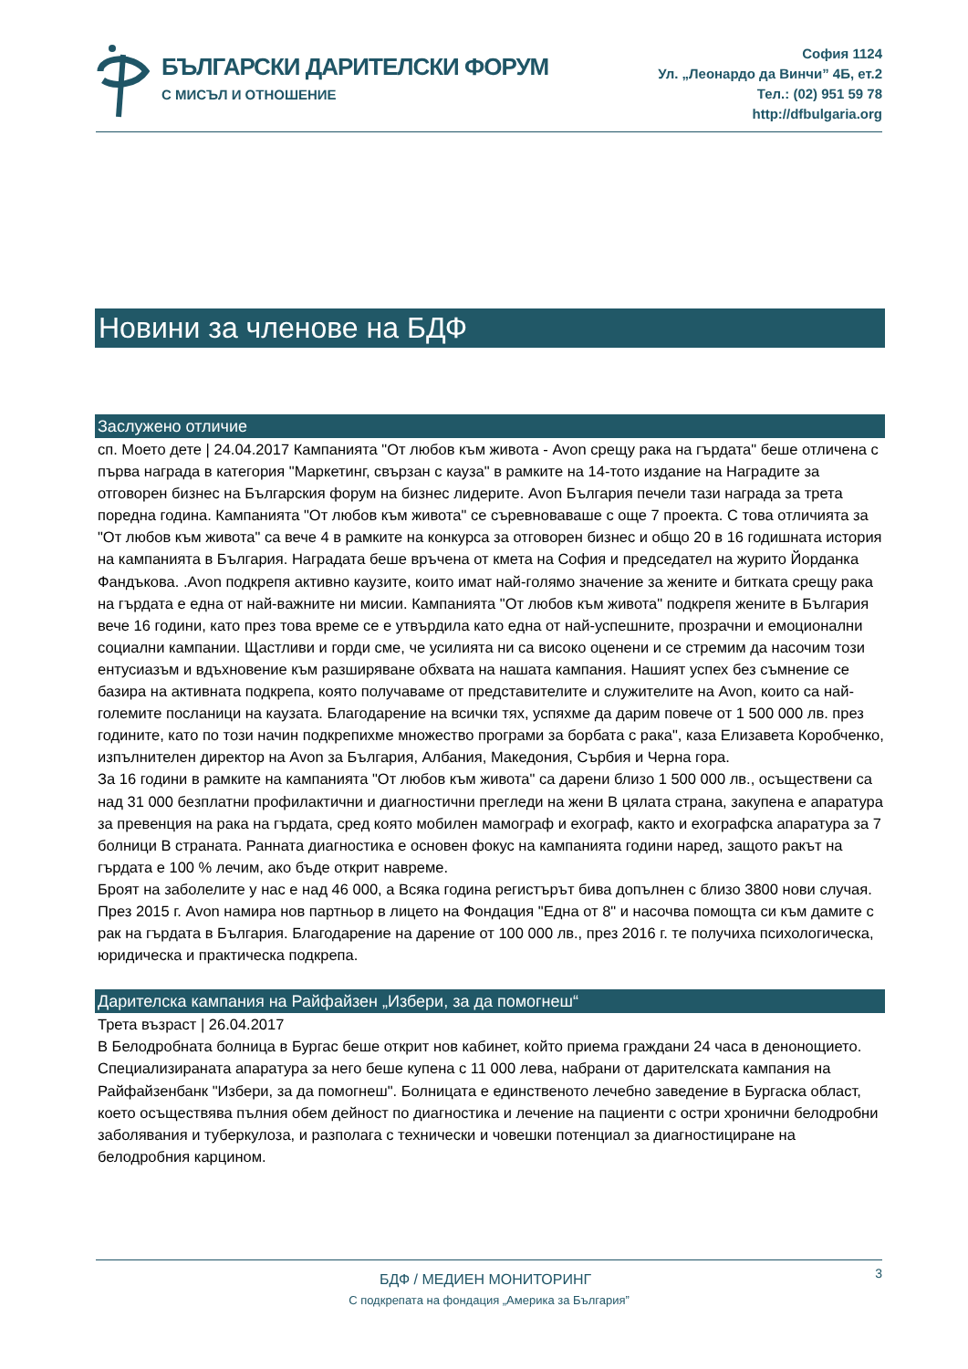БЪЛГАРСКИ ДАРИТЕЛСКИ ФОРУМ
С МИСЪЛ И ОТНОШЕНИЕ
София 1124
Ул. „Леонардо да Винчи” 4Б, ет.2
Тел.: (02) 951 59 78
http://dfbulgaria.org
Новини за членове на БДФ
Заслужено отличие
сп. Моето дете | 24.04.2017 Кампанията "От любов към живота - Avon срещу рака на гърдата" беше отличена с първа награда в категория "Маркетинг, свързан с кауза" в рамките на 14-тото издание на Наградите за отговорен бизнес на Българския форум на бизнес лидерите. Avon България печели тази награда за трета поредна година. Кампанията "От любов към живота" се съревноваваше с още 7 проекта. С това отличията за "От любов към живота" са вече 4 в рамките на конкурса за отговорен бизнес и общо 20 в 16 годишната история на кампанията в България. Наградата беше връчена от кмета на София и председател на журито Йорданка Фандъкова. .Avon подкрепя активно каузите, които имат най-голямо значение за жените и битката срещу рака на гърдата е една от най-важните ни мисии. Кампанията "От любов към живота" подкрепя жените в България вече 16 години, като през това време се е утвърдила като една от най-успешните, прозрачни и емоционални социални кампании. Щастливи и горди сме, че усилията ни са високо оценени и се стремим да насочим този ентусиазъм и вдъхновение към разширяване обхвата на нашата кампания. Нашият успех без съмнение се базира на активната подкрепа, която получаваме от представителите и служителите на Avon, които са най-големите посланици на каузата. Благодарение на всички тях, успяхме да дарим повече от 1 500 000 лв. през годините, като по този начин подкрепихме множество програми за борбата с рака", каза Елизавета Коробченко, изпълнителен директор на Avon за България, Албания, Македония, Сърбия и Черна гора.
За 16 години в рамките на кампанията "От любов към живота" са дарени близо 1 500 000 лв., осъществени са над 31 000 безплатни профилактични и диагностични прегледи на жени В цялата страна, закупена е апаратура за превенция на рака на гърдата, сред която мобилен мамограф и ехограф, както и ехографска апаратура за 7 болници В страната. Ранната диагностика е основен фокус на кампанията години наред, защото ракът на гърдата е 100 % лечим, ако бъде открит навреме.
Броят на заболелите у нас е над 46 000, а Всяка година регистърът бива допълнен с близо 3800 нови случая. През 2015 г. Avon намира нов партньор в лицето на Фондация "Една от 8" и насочва помощта си към дамите с рак на гърдата в България. Благодарение на дарение от 100 000 лв., през 2016 г. те получиха психологическа, юридическа и практическа подкрепа.
Дарителска кампания на Райфайзен „Избери, за да помогнеш“
Трета възраст | 26.04.2017
В Белодробната болница в Бургас беше открит нов кабинет, който приема граждани 24 часа в денонощието. Специализираната апаратура за него беше купена с 11 000 лева, набрани от дарителската кампания на Райфайзенбанк "Избери, за да помогнеш". Болницата е единственото лечебно заведение в Бургаска област, което осъществява пълния обем дейност по диагностика и лечение на пациенти с остри хронични белодробни заболявания и туберкулоза, и разполага с технически и човешки потенциал за диагностициране на белодробния карцином.
БДФ / МЕДИЕН МОНИТОРИНГ 3
С подкрепата на фондация „Америка за България”